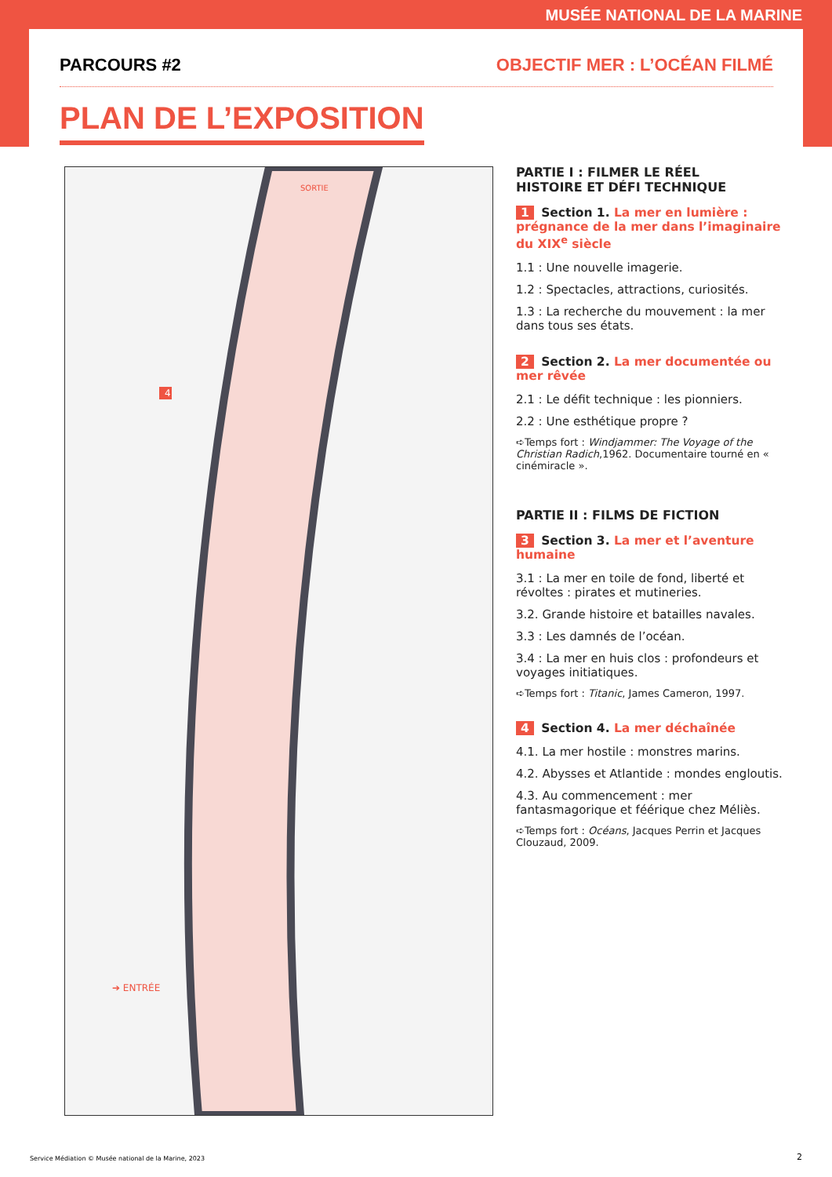MUSÉE NATIONAL DE LA MARINE
PARCOURS #2 OBJECTIF MER : L’OCÉAN FILMÉ
PLAN DE L’EXPOSITION
4
➔ ENTRÉE
SORTIE
PARTIE I : FILMER LE RÉEL
HISTOIRE ET DÉFI TECHNIQUE
1 Section 1. La mer en lumière : prégnance de la mer dans l’imaginaire du XIX<sup>e</sup> siècle
1.1 : Une nouvelle imagerie.
1.2 : Spectacles, attractions, curiosités.
1.3 : La recherche du mouvement : la mer dans tous ses états.
2 Section 2. La mer documentée ou mer rêvée
2.1 : Le défit technique : les pionniers.
2.2 : Une esthétique propre ?
➪Temps fort : Windjammer: The Voyage of the Christian Radich,1962. Documentaire tourné en « cinémiracle ».
PARTIE II : FILMS DE FICTION
3 Section 3. La mer et l’aventure humaine
3.1 : La mer en toile de fond, liberté et révoltes : pirates et mutineries.
3.2. Grande histoire et batailles navales.
3.3 : Les damnés de l’océan.
3.4 : La mer en huis clos : profondeurs et voyages initiatiques.
➪Temps fort : Titanic, James Cameron, 1997.
4 Section 4. La mer déchaînée
4.1. La mer hostile : monstres marins.
4.2. Abysses et Atlantide : mondes engloutis.
4.3. Au commencement : mer fantasmagorique et féérique chez Méliès.
➪Temps fort : Océans, Jacques Perrin et Jacques Clouzaud, 2009.
Service Médiation © Musée national de la Marine, 2023
2